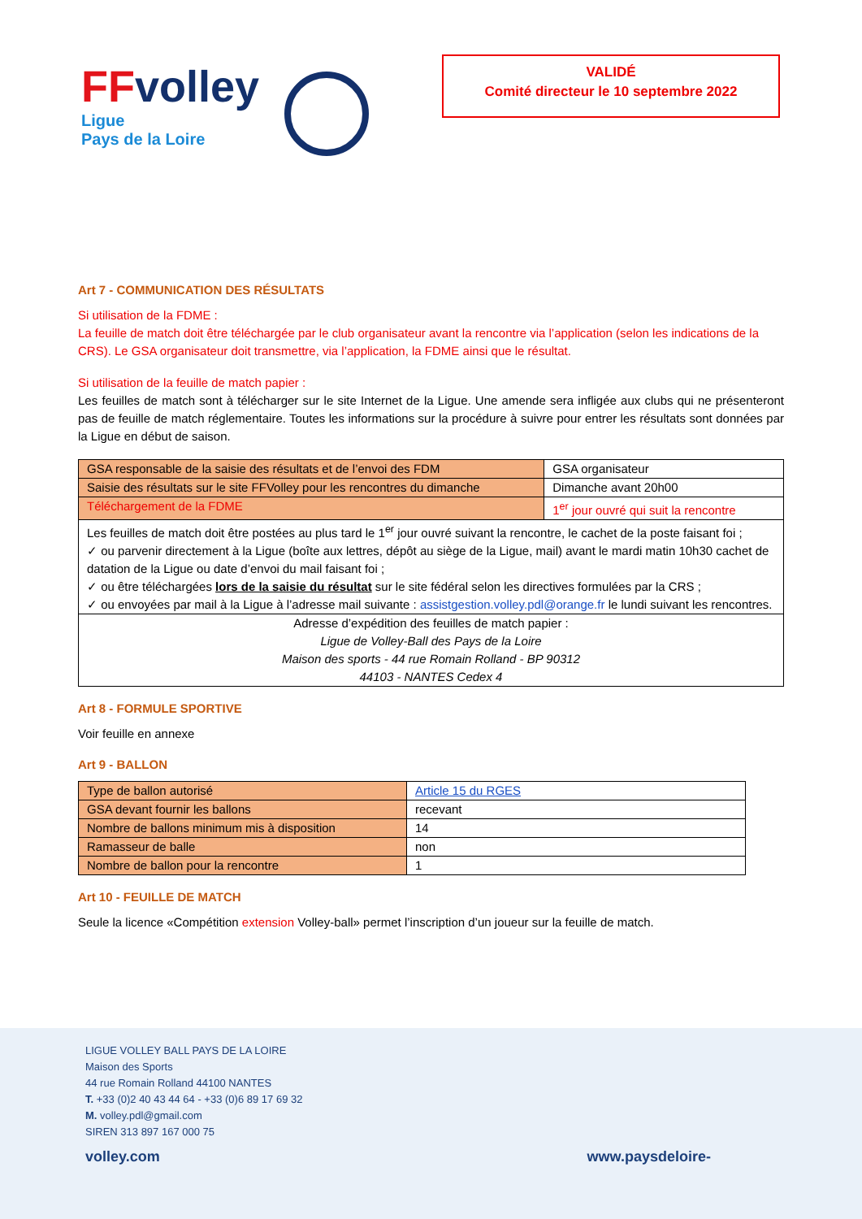FFvolley
Ligue
Pays de la Loire
VALIDÉ
Comité directeur le 10 septembre 2022
Art 7 - COMMUNICATION DES RÉSULTATS
Si utilisation de la FDME :
La feuille de match doit être téléchargée par le club organisateur avant la rencontre via l’application (selon les indications de la CRS). Le GSA organisateur doit transmettre, via l’application, la FDME ainsi que le résultat.
Si utilisation de la feuille de match papier :
Les feuilles de match sont à télécharger sur le site Internet de la Ligue. Une amende sera infligée aux clubs qui ne présenteront pas de feuille de match réglementaire. Toutes les informations sur la procédure à suivre pour entrer les résultats sont données par la Ligue en début de saison.
| GSA responsable de la saisie des résultats et de l’envoi des FDM | GSA organisateur |
| Saisie des résultats sur le site FFVolley pour les rencontres du dimanche | Dimanche avant 20h00 |
| Téléchargement de la FDME | 1<sup>er</sup> jour ouvré qui suit la rencontre |
| Les feuilles de match doit être postées au plus tard le 1<sup>er</sup> jour ouvré suivant la rencontre, le cachet de la poste faisant foi ; ✓ ou parvenir directement à la Ligue (boîte aux lettres, dépôt au siège de la Ligue, mail) avant le mardi matin 10h30 cachet de datation de la Ligue ou date d’envoi du mail faisant foi ; ✓ ou être téléchargées lors de la saisie du résultat sur le site fédéral selon les directives formulées par la CRS ; ✓ ou envoyées par mail à la Ligue à l’adresse mail suivante : assistgestion.volley.pdl@orange.fr le lundi suivant les rencontres. | |
| Adresse d’expédition des feuilles de match papier : Ligue de Volley-Ball des Pays de la Loire Maison des sports - 44 rue Romain Rolland - BP 90312 44103 - NANTES Cedex 4 | |
Art 8 - FORMULE SPORTIVE
Voir feuille en annexe
Art 9 - BALLON
| Type de ballon autorisé | Article 15 du RGES |
| GSA devant fournir les ballons | recevant |
| Nombre de ballons minimum mis à disposition | 14 |
| Ramasseur de balle | non |
| Nombre de ballon pour la rencontre | 1 |
Art 10 - FEUILLE DE MATCH
Seule la licence «Compétition extension Volley-ball» permet l’inscription d’un joueur sur la feuille de match.
LIGUE VOLLEY BALL PAYS DE LA LOIRE
Maison des Sports
44 rue Romain Rolland 44100 NANTES
T. +33 (0)2 40 43 44 64 - +33 (0)6 89 17 69 32
M. volley.pdl@gmail.com
SIREN 313 897 167 000 75
volley.com www.paysdeloire-